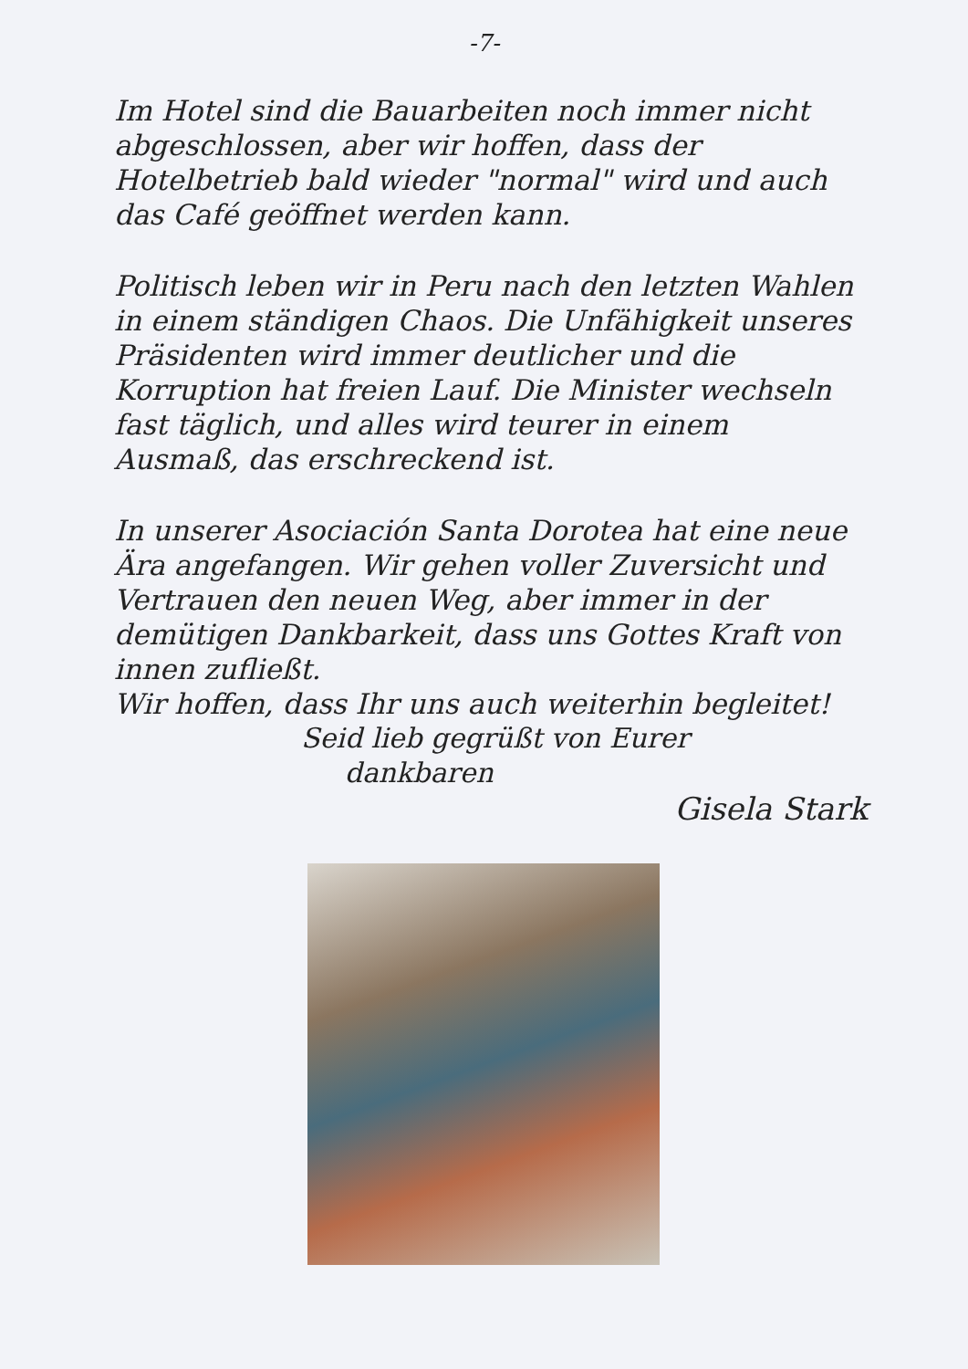-7-
Im Hotel sind die Bauarbeiten noch immer nicht abgeschlossen, aber wir hoffen, dass der Hotelbetrieb bald wieder "normal" wird und auch das Café geöffnet werden kann.
Politisch leben wir in Peru nach den letzten Wahlen in einem ständigen Chaos. Die Unfähigkeit unseres Präsidenten wird immer deutlicher und die Korruption hat freien Lauf. Die Minister wechseln fast täglich, und alles wird teurer in einem Ausmaß, das erschreckend ist.
In unserer Asociación Santa Dorotea hat eine neue Ära angefangen. Wir gehen voller Zuversicht und Vertrauen den neuen Weg, aber immer in der demütigen Dankbarkeit, dass uns Gottes Kraft von innen zufließt.
Wir hoffen, dass Ihr uns auch weiterhin begleitet!
Seid lieb gegrüßt von Eurer
dankbaren
Gisela Stark